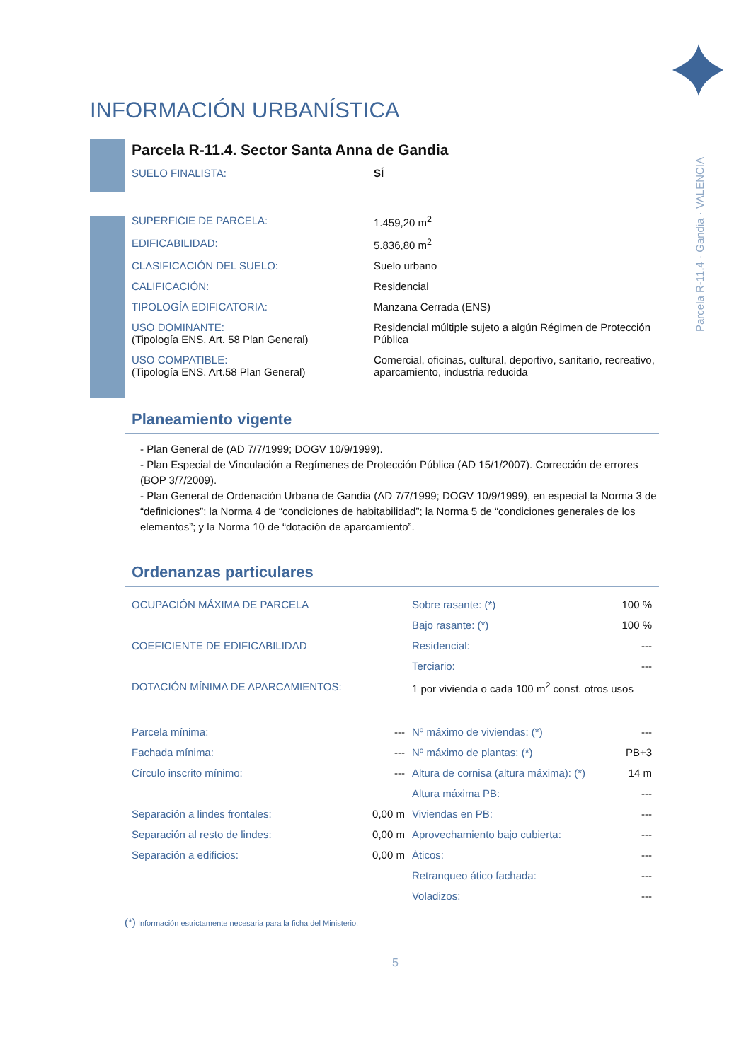INFORMACIÓN URBANÍSTICA
Parcela R-11.4 · Gandia · VALENCIA
Parcela R-11.4. Sector Santa Anna de Gandia
| SUELO FINALISTA: | SÍ |
| SUPERFICIE DE PARCELA: | 1.459,20 m<sup>2</sup> |
| EDIFICABILIDAD: | 5.836,80 m<sup>2</sup> |
| CLASIFICACIÓN DEL SUELO: | Suelo urbano |
| CALIFICACIÓN: | Residencial |
| TIPOLOGÍA EDIFICATORIA: | Manzana Cerrada (ENS) |
| USO DOMINANTE: (Tipología ENS. Art. 58 Plan General) | Residencial múltiple sujeto a algún Régimen de Protección Pública |
| USO COMPATIBLE: (Tipología ENS. Art.58 Plan General) | Comercial, oficinas, cultural, deportivo, sanitario, recreativo, aparcamiento, industria reducida |
Planeamiento vigente
- Plan General de (AD 7/7/1999; DOGV 10/9/1999).
- Plan Especial de Vinculación a Regímenes de Protección Pública (AD 15/1/2007). Corrección de errores (BOP 3/7/2009).
- Plan General de Ordenación Urbana de Gandia (AD 7/7/1999; DOGV 10/9/1999), en especial la Norma 3 de “definiciones”; la Norma 4 de “condiciones de habitabilidad”; la Norma 5 de “condiciones generales de los elementos”; y la Norma 10 de “dotación de aparcamiento”.
Ordenanzas particulares
| OCUPACIÓN MÁXIMA DE PARCELA | | Sobre rasante: (*) | 100 % |
| | | Bajo rasante: (*) | 100 % |
| COEFICIENTE DE EDIFICABILIDAD | | Residencial: | --- |
| | | Terciario: | --- |
| DOTACIÓN MÍNIMA DE APARCAMIENTOS: | | 1 por vivienda o cada 100 m<sup>2</sup> const. otros usos | |
| Parcela mínima: | --- | Nº máximo de viviendas: (*) | --- |
| Fachada mínima: | --- | Nº máximo de plantas: (*) | PB+3 |
| Círculo inscrito mínimo: | --- | Altura de cornisa (altura máxima): (*) | 14 m |
| | | Altura máxima PB: | --- |
| Separación a lindes frontales: | 0,00 m | Viviendas en PB: | --- |
| Separación al resto de lindes: | 0,00 m | Aprovechamiento bajo cubierta: | --- |
| Separación a edificios: | 0,00 m | Áticos: | --- |
| | | Retranqueo ático fachada: | --- |
| | | Voladizos: | --- |
(*) Información estrictamente necesaria para la ficha del Ministerio.
5